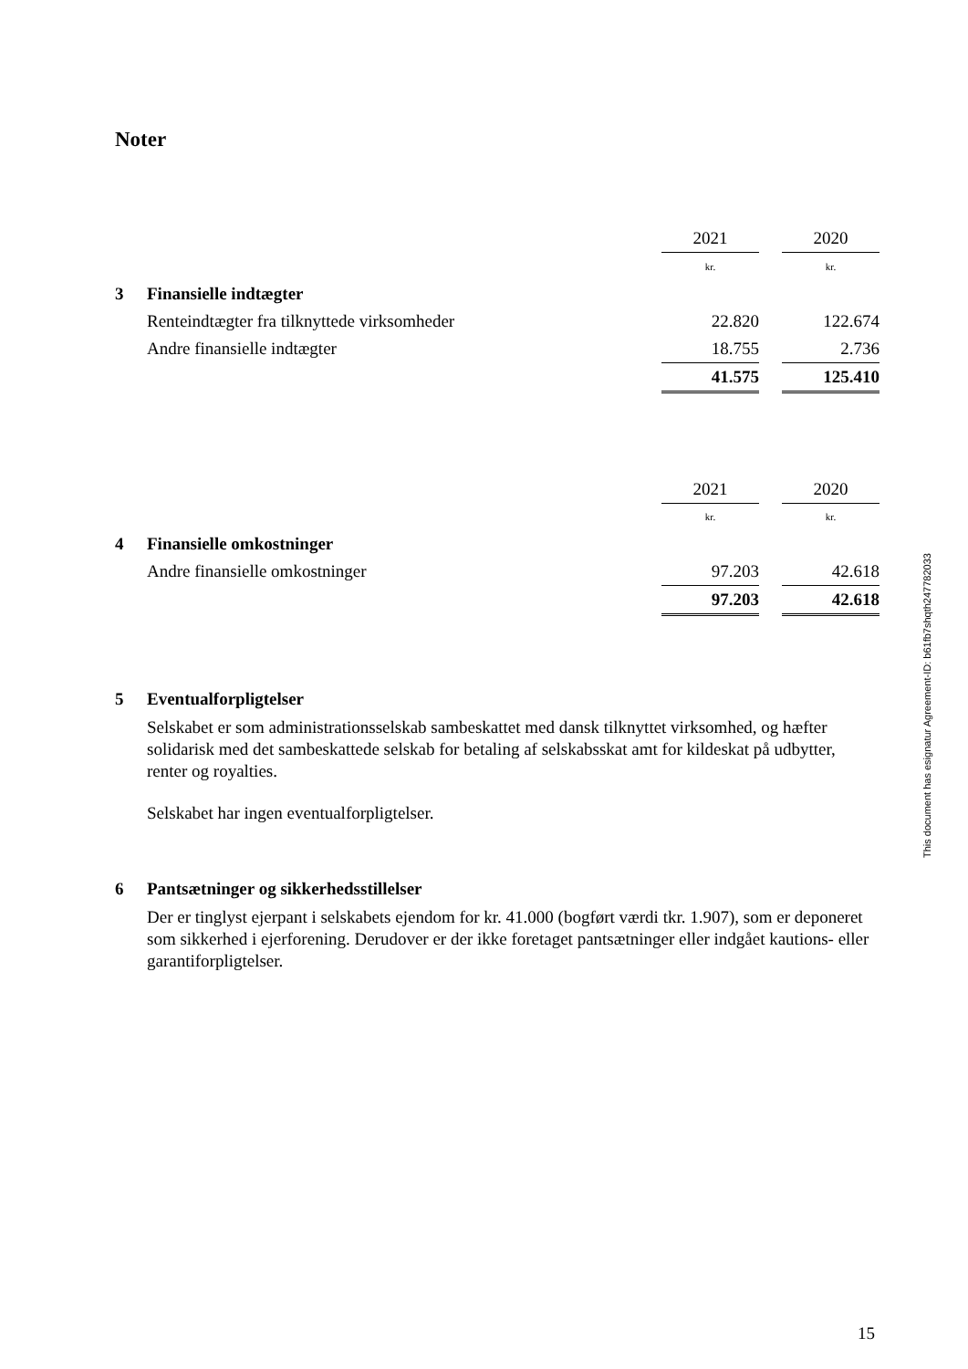Noter
| | | 2021 | | 2020 |
| | | kr. | | kr. |
| 3 | Finansielle indtægter | | | |
| | Renteindtægter fra tilknyttede virksomheder | 22.820 | | 122.674 |
| | Andre finansielle indtægter | 18.755 | | 2.736 |
| | | 41.575 | | 125.410 |
| | | 2021 | | 2020 |
| | | kr. | | kr. |
| 4 | Finansielle omkostninger | | | |
| | Andre finansielle omkostninger | 97.203 | | 42.618 |
| | | 97.203 | | 42.618 |
5 Eventualforpligtelser
Selskabet er som administrationsselskab sambeskattet med dansk tilknyttet virksomhed, og hæfter solidarisk med det sambeskattede selskab for betaling af selskabsskat amt for kildeskat på udbytter, renter og royalties.
Selskabet har ingen eventualforpligtelser.
6 Pantsætninger og sikkerhedsstillelser
Der er tinglyst ejerpant i selskabets ejendom for kr. 41.000 (bogført værdi tkr. 1.907), som er deponeret som sikkerhed i ejerforening. Derudover er der ikke foretaget pantsætninger eller indgået kautions- eller garantiforpligtelser.
This document has esignatur Agreement-ID: b61fb7shqth247782033
15